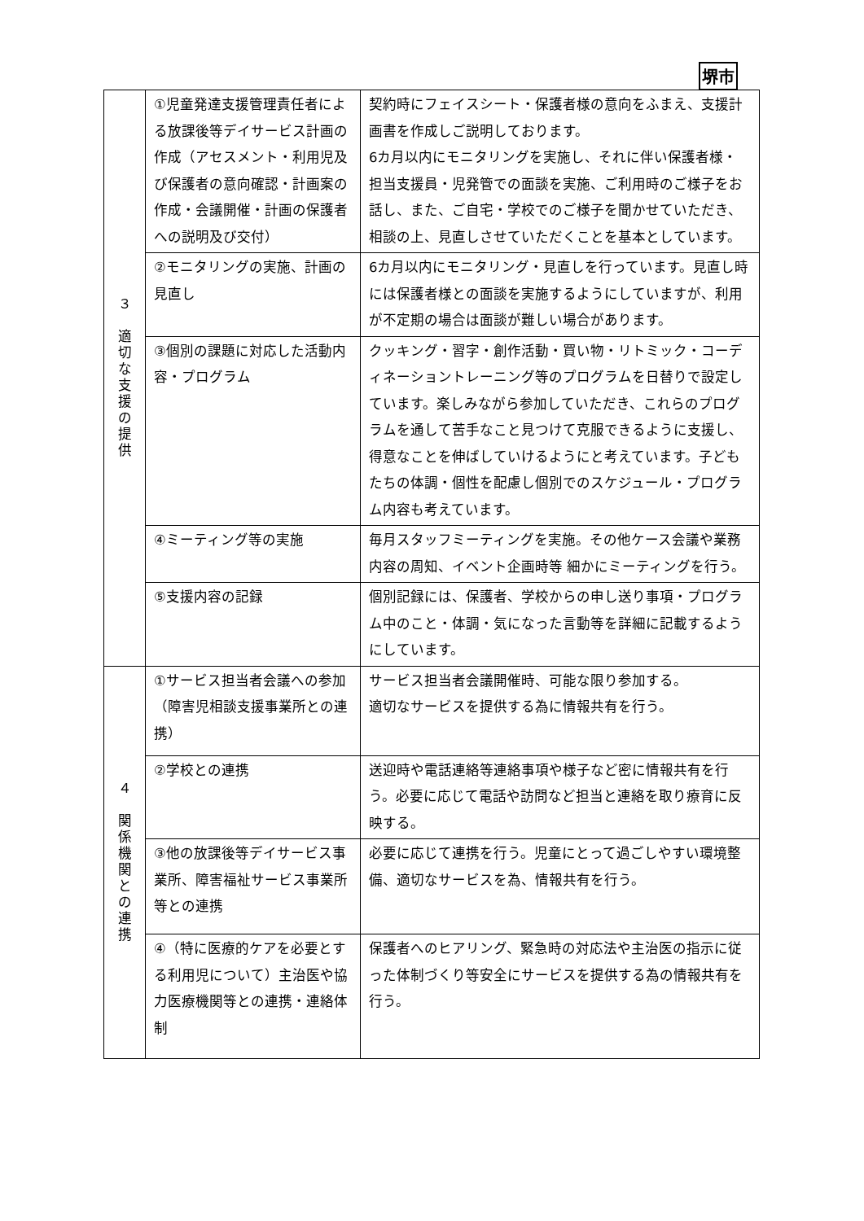堺市
| ３ 適 切 な 支 援 の 提 供 | ①児童発達支援管理責任者による放課後等デイサービス計画の作成（アセスメント・利用児及び保護者の意向確認・計画案の作成・会議開催・計画の保護者への説明及び交付） | 契約時にフェイスシート・保護者様の意向をふまえ、支援計画書を作成しご説明しております。 6カ月以内にモニタリングを実施し、それに伴い保護者様・担当支援員・児発管での面談を実施、ご利用時のご様子をお話し、また、ご自宅・学校でのご様子を聞かせていただき、相談の上、見直しさせていただくことを基本としています。 |
| | ②モニタリングの実施、計画の見直し | 6カ月以内にモニタリング・見直しを行っています。見直し時には保護者様との面談を実施するようにしていますが、利用が不定期の場合は面談が難しい場合があります。 |
| | ③個別の課題に対応した活動内容・プログラム | クッキング・習字・創作活動・買い物・リトミック・コーディネーショントレーニング等のプログラムを日替りで設定しています。楽しみながら参加していただき、これらのプログラムを通して苦手なこと見つけて克服できるように支援し、得意なことを伸ばしていけるようにと考えています。子どもたちの体調・個性を配慮し個別でのスケジュール・プログラム内容も考えています。 |
| | ④ミーティング等の実施 | 毎月スタッフミーティングを実施。その他ケース会議や業務内容の周知、イベント企画時等 細かにミーティングを行う。 |
| | ⑤支援内容の記録 | 個別記録には、保護者、学校からの申し送り事項・プログラム中のこと・体調・気になった言動等を詳細に記載するようにしています。 |
| ４ 関 係 機 関 と の 連 携 | ①サービス担当者会議への参加（障害児相談支援事業所との連携） | サービス担当者会議開催時、可能な限り参加する。 適切なサービスを提供する為に情報共有を行う。 |
| | ②学校との連携 | 送迎時や電話連絡等連絡事項や様子など密に情報共有を行う。必要に応じて電話や訪問など担当と連絡を取り療育に反映する。 |
| | ③他の放課後等デイサービス事業所、障害福祉サービス事業所等との連携 | 必要に応じて連携を行う。児童にとって過ごしやすい環境整備、適切なサービスを為、情報共有を行う。 |
| | ④（特に医療的ケアを必要とする利用児について）主治医や協力医療機関等との連携・連絡体制 | 保護者へのヒアリング、緊急時の対応法や主治医の指示に従った体制づくり等安全にサービスを提供する為の情報共有を行う。 |